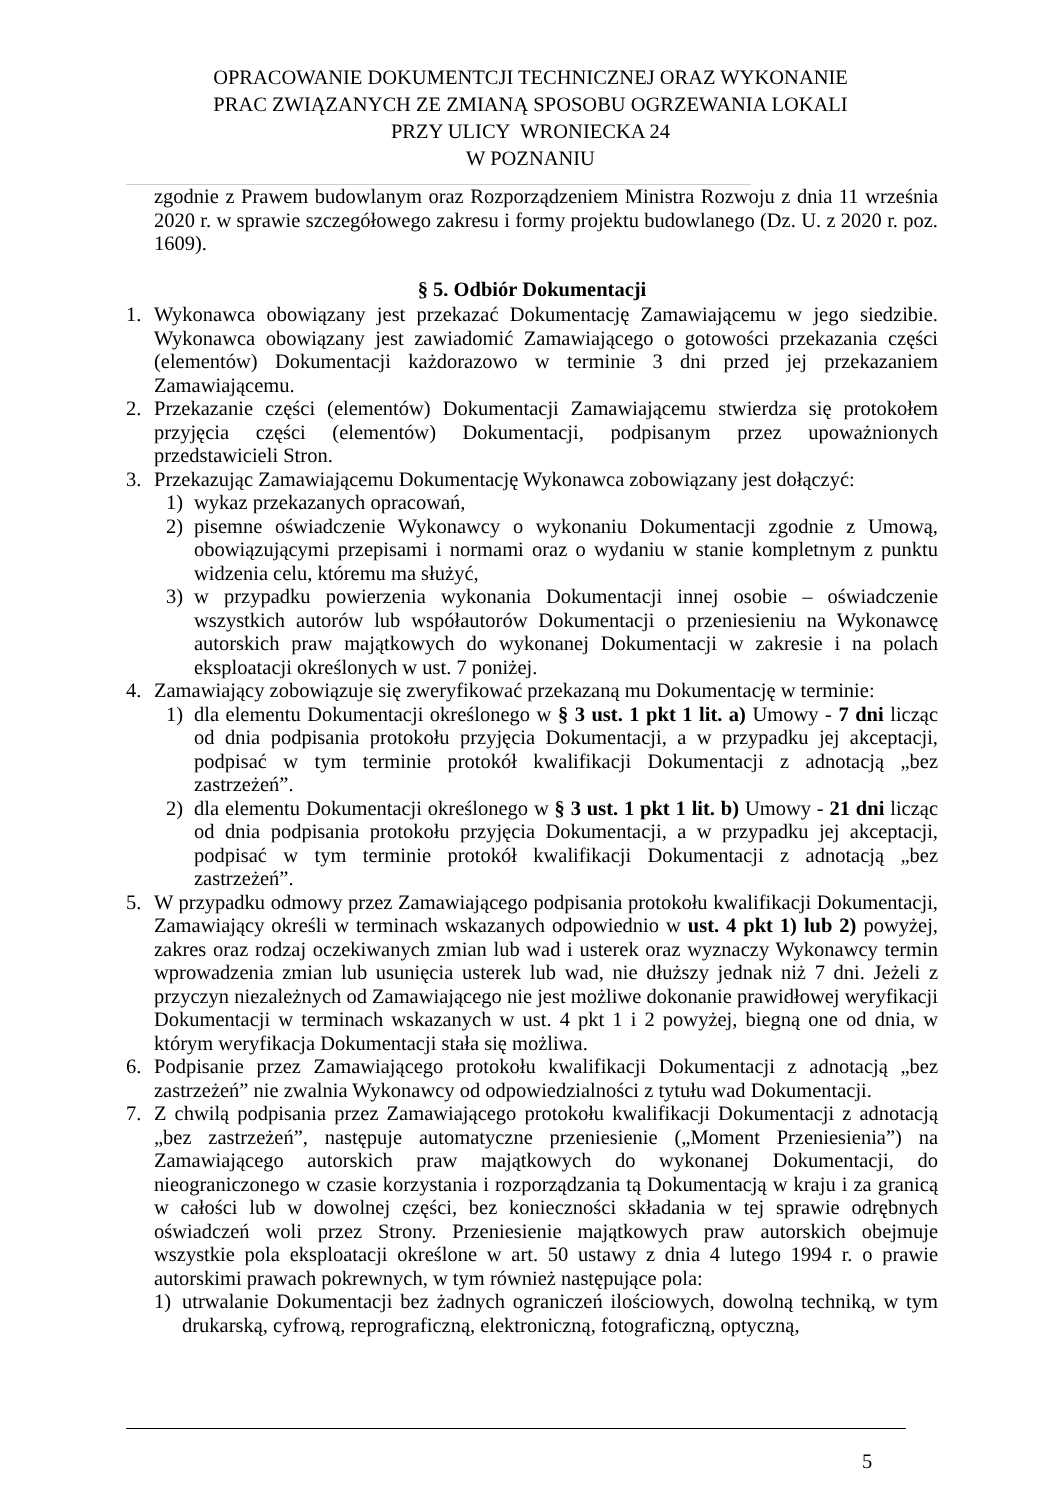OPRACOWANIE DOKUMENTCJI TECHNICZNEJ ORAZ WYKONANIE
PRAC ZWIĄZANYCH ZE ZMIANĄ SPOSOBU OGRZEWANIA LOKALI
PRZY ULICY WRONIECKA 24
W POZNANIU
zgodnie z Prawem budowlanym oraz Rozporządzeniem Ministra Rozwoju z dnia 11 września 2020 r. w sprawie szczegółowego zakresu i formy projektu budowlanego (Dz. U. z 2020 r. poz. 1609).
§ 5. Odbiór Dokumentacji
1. Wykonawca obowiązany jest przekazać Dokumentację Zamawiającemu w jego siedzibie. Wykonawca obowiązany jest zawiadomić Zamawiającego o gotowości przekazania części (elementów) Dokumentacji każdorazowo w terminie 3 dni przed jej przekazaniem Zamawiającemu.
2. Przekazanie części (elementów) Dokumentacji Zamawiającemu stwierdza się protokołem przyjęcia części (elementów) Dokumentacji, podpisanym przez upoważnionych przedstawicieli Stron.
3. Przekazując Zamawiającemu Dokumentację Wykonawca zobowiązany jest dołączyć:
1) wykaz przekazanych opracowań,
2) pisemne oświadczenie Wykonawcy o wykonaniu Dokumentacji zgodnie z Umową, obowiązującymi przepisami i normami oraz o wydaniu w stanie kompletnym z punktu widzenia celu, któremu ma służyć,
3) w przypadku powierzenia wykonania Dokumentacji innej osobie – oświadczenie wszystkich autorów lub współautorów Dokumentacji o przeniesieniu na Wykonawcę autorskich praw majątkowych do wykonanej Dokumentacji w zakresie i na polach eksploatacji określonych w ust. 7 poniżej.
4. Zamawiający zobowiązuje się zweryfikować przekazaną mu Dokumentację w terminie:
1) dla elementu Dokumentacji określonego w § 3 ust. 1 pkt 1 lit. a) Umowy - 7 dni licząc od dnia podpisania protokołu przyjęcia Dokumentacji, a w przypadku jej akceptacji, podpisać w tym terminie protokół kwalifikacji Dokumentacji z adnotacją „bez zastrzeżeń”.
2) dla elementu Dokumentacji określonego w § 3 ust. 1 pkt 1 lit. b) Umowy - 21 dni licząc od dnia podpisania protokołu przyjęcia Dokumentacji, a w przypadku jej akceptacji, podpisać w tym terminie protokół kwalifikacji Dokumentacji z adnotacją „bez zastrzeżeń”.
5. W przypadku odmowy przez Zamawiającego podpisania protokołu kwalifikacji Dokumentacji, Zamawiający określi w terminach wskazanych odpowiednio w ust. 4 pkt 1) lub 2) powyżej, zakres oraz rodzaj oczekiwanych zmian lub wad i usterek oraz wyznaczy Wykonawcy termin wprowadzenia zmian lub usunięcia usterek lub wad, nie dłuższy jednak niż 7 dni. Jeżeli z przyczyn niezależnych od Zamawiającego nie jest możliwe dokonanie prawidłowej weryfikacji Dokumentacji w terminach wskazanych w ust. 4 pkt 1 i 2 powyżej, biegną one od dnia, w którym weryfikacja Dokumentacji stała się możliwa.
6. Podpisanie przez Zamawiającego protokołu kwalifikacji Dokumentacji z adnotacją „bez zastrzeżeń” nie zwalnia Wykonawcy od odpowiedzialności z tytułu wad Dokumentacji.
7. Z chwilą podpisania przez Zamawiającego protokołu kwalifikacji Dokumentacji z adnotacją „bez zastrzeżeń”, następuje automatyczne przeniesienie („Moment Przeniesienia”) na Zamawiającego autorskich praw majątkowych do wykonanej Dokumentacji, do nieograniczonego w czasie korzystania i rozporządzania tą Dokumentacją w kraju i za granicą w całości lub w dowolnej części, bez konieczności składania w tej sprawie odrębnych oświadczeń woli przez Strony. Przeniesienie majątkowych praw autorskich obejmuje wszystkie pola eksploatacji określone w art. 50 ustawy z dnia 4 lutego 1994 r. o prawie autorskimi prawach pokrewnych, w tym również następujące pola:
1) utrwalanie Dokumentacji bez żadnych ograniczeń ilościowych, dowolną techniką, w tym drukarską, cyfrową, reprograficzną, elektroniczną, fotograficzną, optyczną,
5